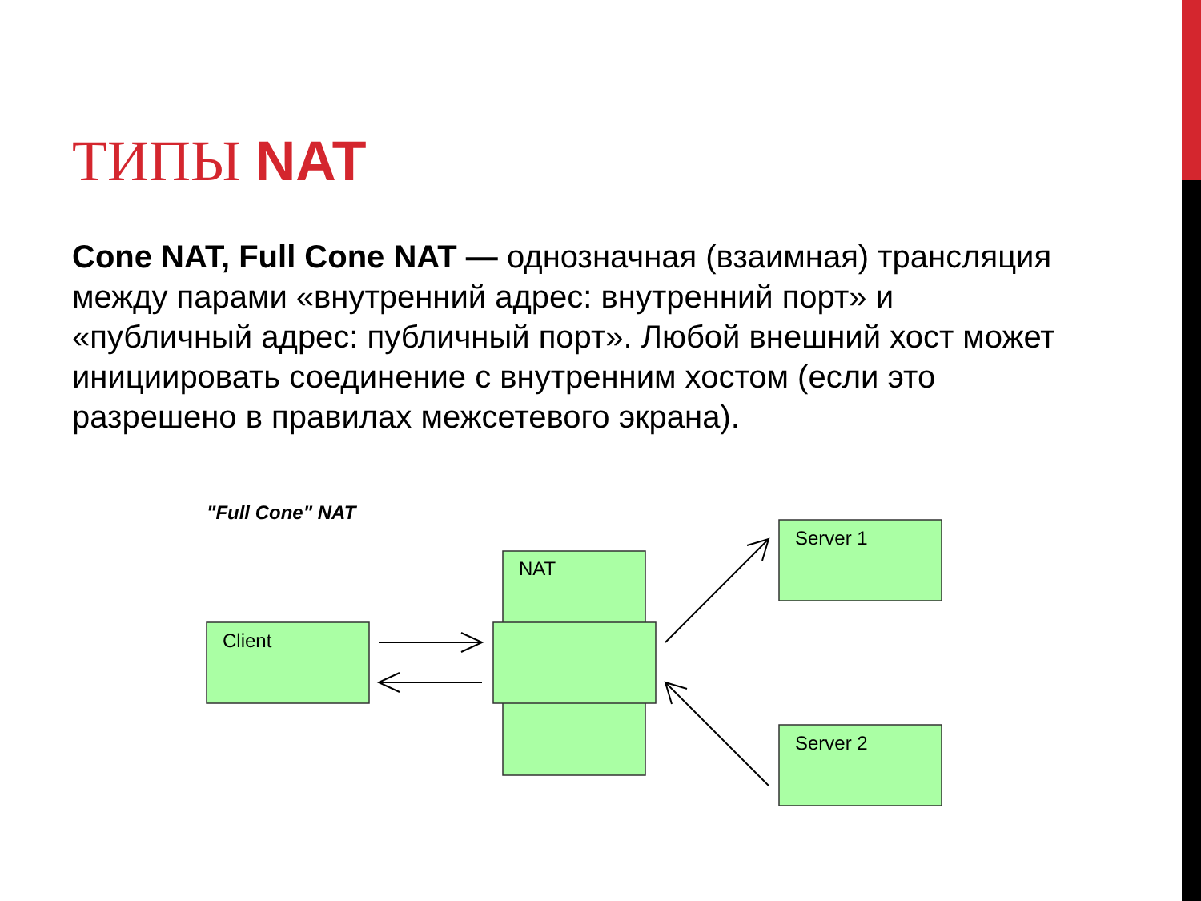ТИПЫ NAT
Cone NAT, Full Cone NAT — однозначная (взаимная) трансляция между парами «внутренний адрес: внутренний порт» и «публичный адрес: публичный порт». Любой внешний хост может инициировать соединение с внутренним хостом (если это разрешено в правилах межсетевого экрана).
"Full Cone" NAT
NAT
Client
Server 1
Server 2